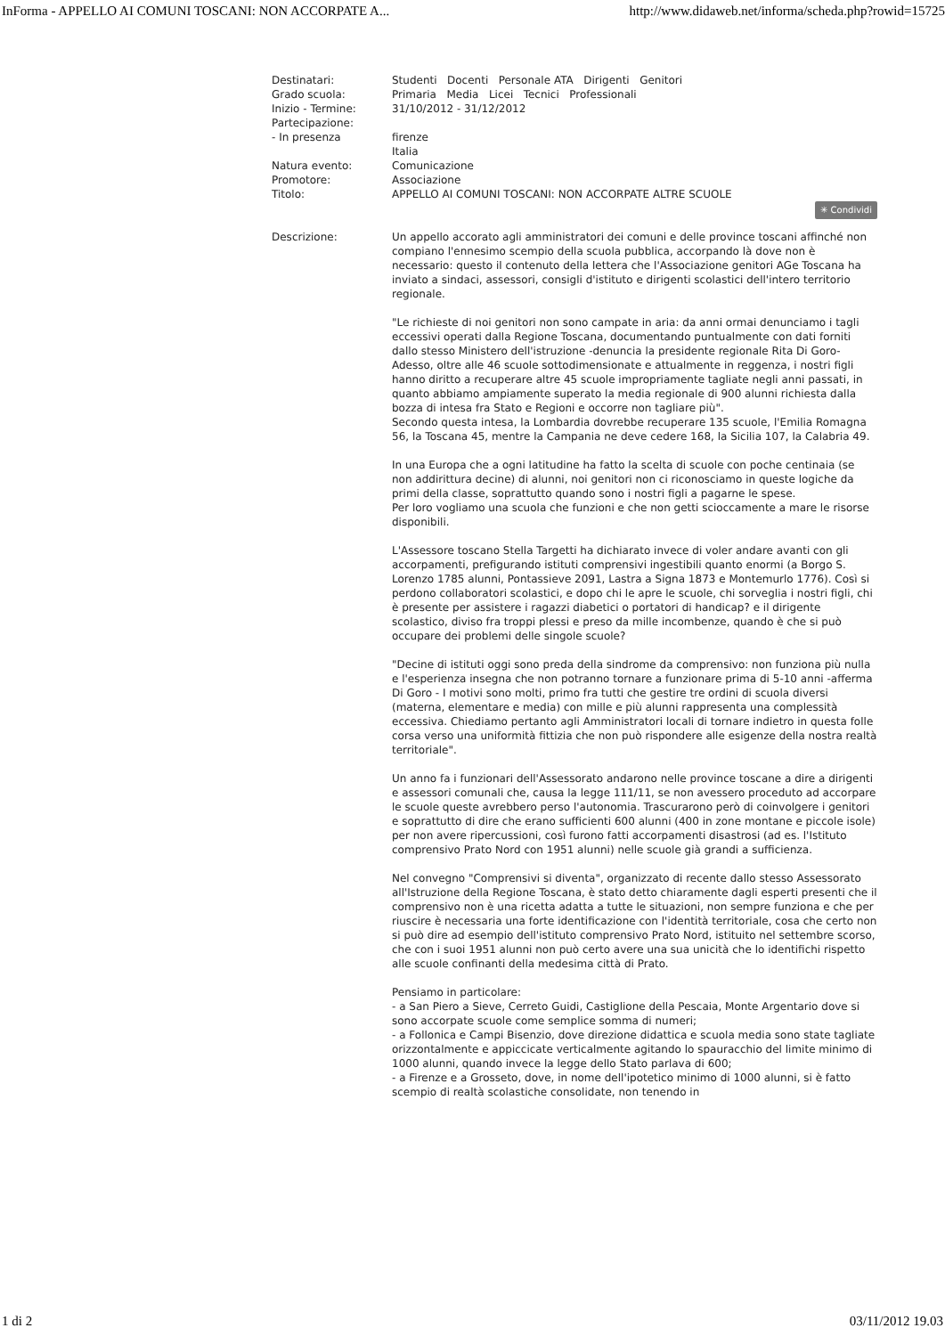InForma - APPELLO AI COMUNI TOSCANI: NON ACCORPATE A... http://www.didaweb.net/informa/scheda.php?rowid=15725
| Destinatari: | Studenti Docenti Personale ATA Dirigenti Genitori |
| Grado scuola: | Primaria Media Licei Tecnici Professionali |
| Inizio - Termine: | 31/10/2012 - 31/12/2012 |
| Partecipazione: | |
| - In presenza | firenze Italia |
| Natura evento: | Comunicazione |
| Promotore: | Associazione |
| Titolo: | APPELLO AI COMUNI TOSCANI: NON ACCORPATE ALTRE SCUOLE ✳ Condividi |
| Descrizione: | Un appello accorato agli amministratori dei comuni e delle province toscani affinché non compiano l'ennesimo scempio della scuola pubblica, accorpando là dove non è necessario: questo il contenuto della lettera che l'Associazione genitori AGe Toscana ha inviato a sindaci, assessori, consigli d'istituto e dirigenti scolastici dell'intero territorio regionale. "Le richieste di noi genitori non sono campate in aria: da anni ormai denunciamo i tagli eccessivi operati dalla Regione Toscana, documentando puntualmente con dati forniti dallo stesso Ministero dell'istruzione -denuncia la presidente regionale Rita Di Goro- Adesso, oltre alle 46 scuole sottodimensionate e attualmente in reggenza, i nostri figli hanno diritto a recuperare altre 45 scuole impropriamente tagliate negli anni passati, in quanto abbiamo ampiamente superato la media regionale di 900 alunni richiesta dalla bozza di intesa fra Stato e Regioni e occorre non tagliare più". Secondo questa intesa, la Lombardia dovrebbe recuperare 135 scuole, l'Emilia Romagna 56, la Toscana 45, mentre la Campania ne deve cedere 168, la Sicilia 107, la Calabria 49. In una Europa che a ogni latitudine ha fatto la scelta di scuole con poche centinaia (se non addirittura decine) di alunni, noi genitori non ci riconosciamo in queste logiche da primi della classe, soprattutto quando sono i nostri figli a pagarne le spese. Per loro vogliamo una scuola che funzioni e che non getti scioccamente a mare le risorse disponibili. L'Assessore toscano Stella Targetti ha dichiarato invece di voler andare avanti con gli accorpamenti, prefigurando istituti comprensivi ingestibili quanto enormi (a Borgo S. Lorenzo 1785 alunni, Pontassieve 2091, Lastra a Signa 1873 e Montemurlo 1776). Così si perdono collaboratori scolastici, e dopo chi le apre le scuole, chi sorveglia i nostri figli, chi è presente per assistere i ragazzi diabetici o portatori di handicap? e il dirigente scolastico, diviso fra troppi plessi e preso da mille incombenze, quando è che si può occupare dei problemi delle singole scuole? "Decine di istituti oggi sono preda della sindrome da comprensivo: non funziona più nulla e l'esperienza insegna che non potranno tornare a funzionare prima di 5-10 anni -afferma Di Goro - I motivi sono molti, primo fra tutti che gestire tre ordini di scuola diversi (materna, elementare e media) con mille e più alunni rappresenta una complessità eccessiva. Chiediamo pertanto agli Amministratori locali di tornare indietro in questa folle corsa verso una uniformità fittizia che non può rispondere alle esigenze della nostra realtà territoriale". Un anno fa i funzionari dell'Assessorato andarono nelle province toscane a dire a dirigenti e assessori comunali che, causa la legge 111/11, se non avessero proceduto ad accorpare le scuole queste avrebbero perso l'autonomia. Trascurarono però di coinvolgere i genitori e soprattutto di dire che erano sufficienti 600 alunni (400 in zone montane e piccole isole) per non avere ripercussioni, così furono fatti accorpamenti disastrosi (ad es. l'Istituto comprensivo Prato Nord con 1951 alunni) nelle scuole già grandi a sufficienza. Nel convegno "Comprensivi si diventa", organizzato di recente dallo stesso Assessorato all'Istruzione della Regione Toscana, è stato detto chiaramente dagli esperti presenti che il comprensivo non è una ricetta adatta a tutte le situazioni, non sempre funziona e che per riuscire è necessaria una forte identificazione con l'identità territoriale, cosa che certo non si può dire ad esempio dell'istituto comprensivo Prato Nord, istituito nel settembre scorso, che con i suoi 1951 alunni non può certo avere una sua unicità che lo identifichi rispetto alle scuole confinanti della medesima città di Prato. Pensiamo in particolare: - a San Piero a Sieve, Cerreto Guidi, Castiglione della Pescaia, Monte Argentario dove si sono accorpate scuole come semplice somma di numeri; - a Follonica e Campi Bisenzio, dove direzione didattica e scuola media sono state tagliate orizzontalmente e appiccicate verticalmente agitando lo spauracchio del limite minimo di 1000 alunni, quando invece la legge dello Stato parlava di 600; - a Firenze e a Grosseto, dove, in nome dell'ipotetico minimo di 1000 alunni, si è fatto scempio di realtà scolastiche consolidate, non tenendo in |
1 di 2 03/11/2012 19.03